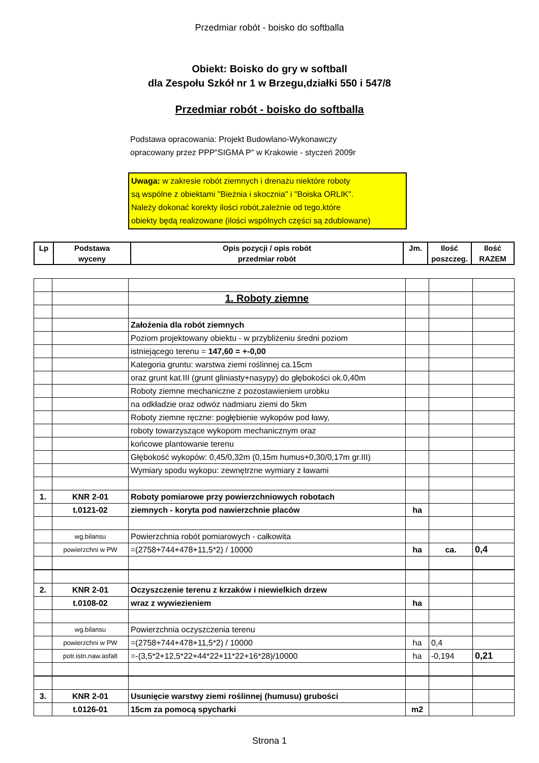Przedmiar robót - boisko do softballa
Obiekt: Boisko do gry w softball
dla Zespołu Szkół nr 1 w Brzegu,działki 550 i 547/8
Przedmiar robót - boisko do softballa
Podstawa opracowania: Projekt Budowlano-Wykonawczy
opracowany przez PPP"SIGMA P" w Krakowie - styczeń 2009r
Uwaga: w zakresie robót ziemnych i drenażu niektóre roboty
są wspólne z obiektami "Bieżnia i skocznia" i "Boiska ORLIK".
Należy dokonać korekty ilości robót,zależnie od tego,które
obiekty będą realizowane (ilości wspólnych części są zdublowane)
| Lp | Podstawa wyceny | Opis pozycji / opis robót przedmiar robót | Jm. | Ilość poszczeg. | Ilość RAZEM |
| --- | --- | --- | --- | --- | --- |
| | | 1. Roboty ziemne | | | |
| | | Założenia dla robót ziemnych | | | |
| | | Poziom projektowany obiektu - w przybliżeniu średni poziom | | | |
| | | istniejącego terenu = 147,60 = +-0,00 | | | |
| | | Kategoria gruntu: warstwa ziemi roślinnej ca.15cm | | | |
| | | oraz grunt kat.III (grunt gliniasty+nasypy) do głębokości ok.0,40m | | | |
| | | Roboty ziemne mechaniczne z pozostawieniem urobku | | | |
| | | na odkładzie oraz odwóz nadmiaru ziemi do 5km | | | |
| | | Roboty ziemne ręczne: pogłębienie wykopów pod ławy, | | | |
| | | roboty towarzyszące wykopom mechanicznym oraz | | | |
| | | końcowe plantowanie terenu | | | |
| | | Głębokość wykopów: 0,45/0,32m (0,15m humus+0,30/0,17m gr.III) | | | |
| | | Wymiary spodu wykopu: zewnętrzne wymiary z ławami | | | |
| 1. | KNR 2-01 | Roboty pomiarowe przy powierzchniowych robotach | | | |
| | t.0121-02 | ziemnych - koryta pod nawierzchnie placów | ha | | |
| | wg.bilansu | Powierzchnia robót pomiarowych - całkowita | | | |
| | powierzchni w PW | =(2758+744+478+11,5*2) / 10000 | ha | ca. | 0,4 |
| 2. | KNR 2-01 | Oczyszczenie terenu z krzaków i niewielkich drzew | | | |
| | t.0108-02 | wraz z wywiezieniem | ha | | |
| | wg.bilansu | Powierzchnia oczyszczenia terenu | | | |
| | powierzchni w PW | =(2758+744+478+11,5*2) / 10000 | ha | 0,4 | |
| | potr.istn.naw.asfalt | =-(3,5*2+12,5*22+44*22+11*22+16*28)/10000 | ha | -0,194 | 0,21 |
| 3. | KNR 2-01 | Usunięcie warstwy ziemi roślinnej (humusu) grubości | | | |
| | t.0126-01 | 15cm za pomocą spycharki | m2 | | |
Strona 1